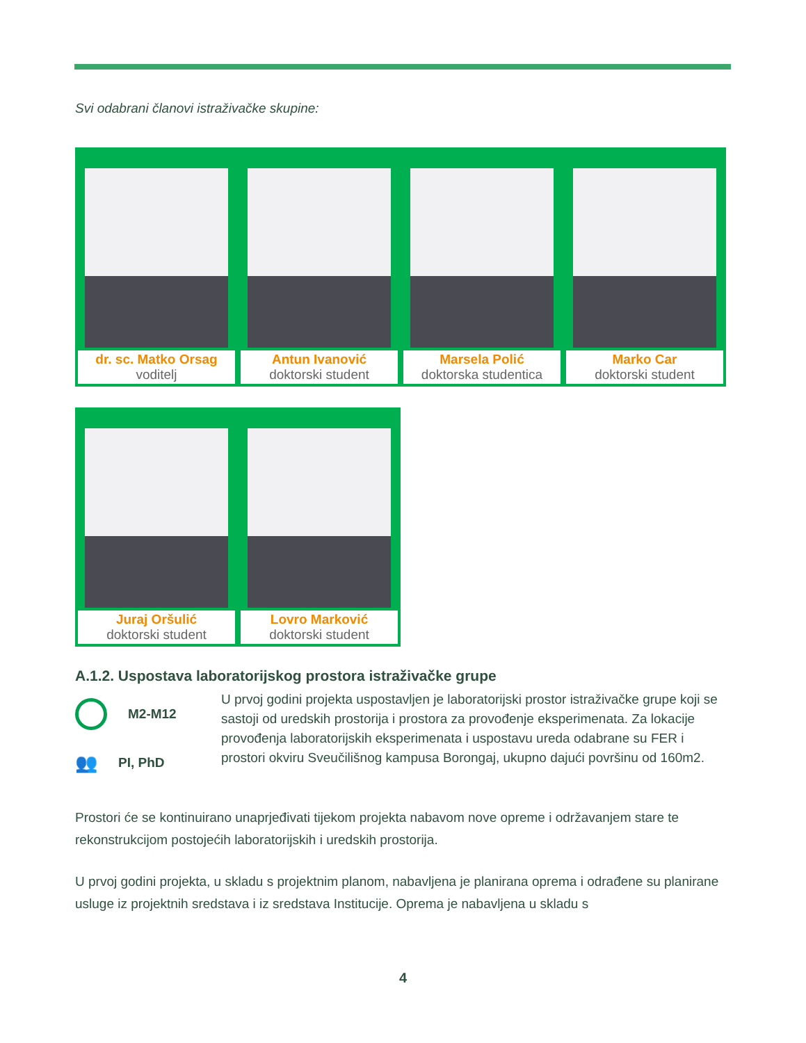Svi odabrani članovi istraživačke skupine:
| dr. sc. Matko Orsag voditelj | Antun Ivanović doktorski student | Marsela Polić doktorska studentica | Marko Car doktorski student |
| Juraj Oršulić doktorski student | Lovro Marković doktorski student |
A.1.2. Uspostava laboratorijskog prostora istraživačke grupe
M2-M12
👥 PI, PhD
U prvoj godini projekta uspostavljen je laboratorijski prostor istraživačke grupe koji se sastoji od uredskih prostorija i prostora za provođenje eksperimenata. Za lokacije provođenja laboratorijskih eksperimenata i uspostavu ureda odabrane su FER i prostori okviru Sveučilišnog kampusa Borongaj, ukupno dajući površinu od 160m2.
Prostori će se kontinuirano unaprjeđivati tijekom projekta nabavom nove opreme i održavanjem stare te rekonstrukcijom postojećih laboratorijskih i uredskih prostorija.
U prvoj godini projekta, u skladu s projektnim planom, nabavljena je planirana oprema i odrađene su planirane usluge iz projektnih sredstava i iz sredstava Institucije. Oprema je nabavljena u skladu s
4